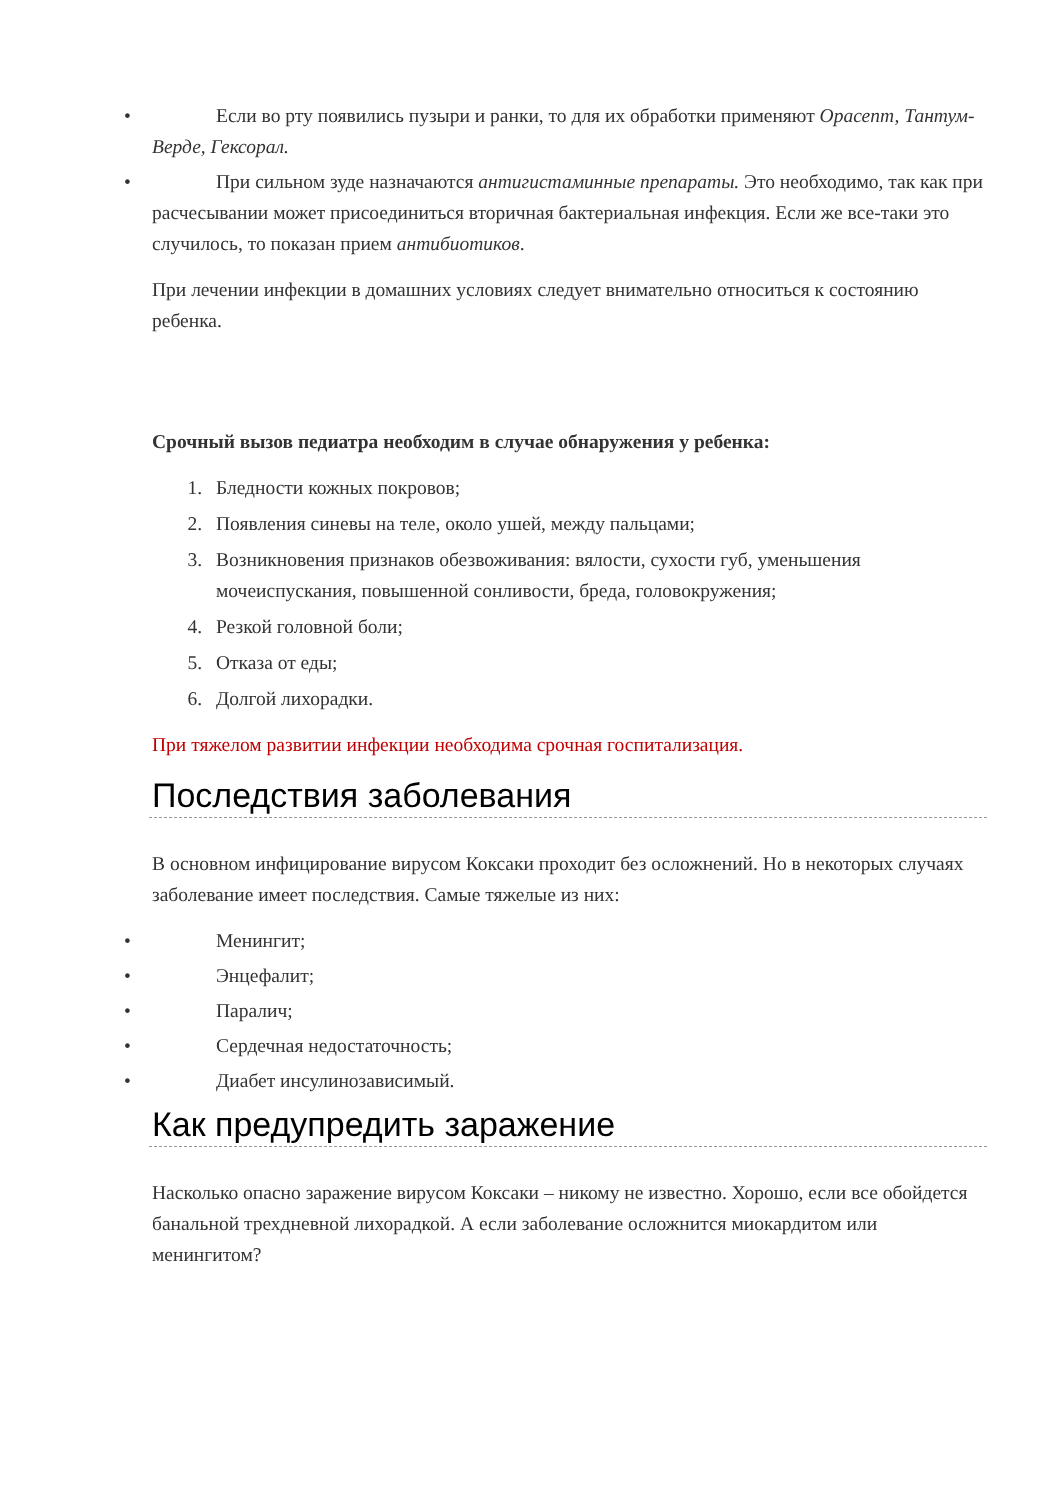• Если во рту появились пузыри и ранки, то для их обработки применяют Орасепт, Тантум-Верде, Гексорал.
• При сильном зуде назначаются антигистаминные препараты. Это необходимо, так как при расчесывании может присоединиться вторичная бактериальная инфекция. Если же все-таки это случилось, то показан прием антибиотиков.
При лечении инфекции в домашних условиях следует внимательно относиться к состоянию ребенка.
Срочный вызов педиатра необходим в случае обнаружения у ребенка:
1. Бледности кожных покровов;
2. Появления синевы на теле, около ушей, между пальцами;
3. Возникновения признаков обезвоживания: вялости, сухости губ, уменьшения мочеиспускания, повышенной сонливости, бреда, головокружения;
4. Резкой головной боли;
5. Отказа от еды;
6. Долгой лихорадки.
При тяжелом развитии инфекции необходима срочная госпитализация.
Последствия заболевания
В основном инфицирование вирусом Коксаки проходит без осложнений. Но в некоторых случаях заболевание имеет последствия. Самые тяжелые из них:
• Менингит;
• Энцефалит;
• Паралич;
• Сердечная недостаточность;
• Диабет инсулинозависимый.
Как предупредить заражение
Насколько опасно заражение вирусом Коксаки – никому не известно. Хорошо, если все обойдется банальной трехдневной лихорадкой. А если заболевание осложнится миокардитом или менингитом?